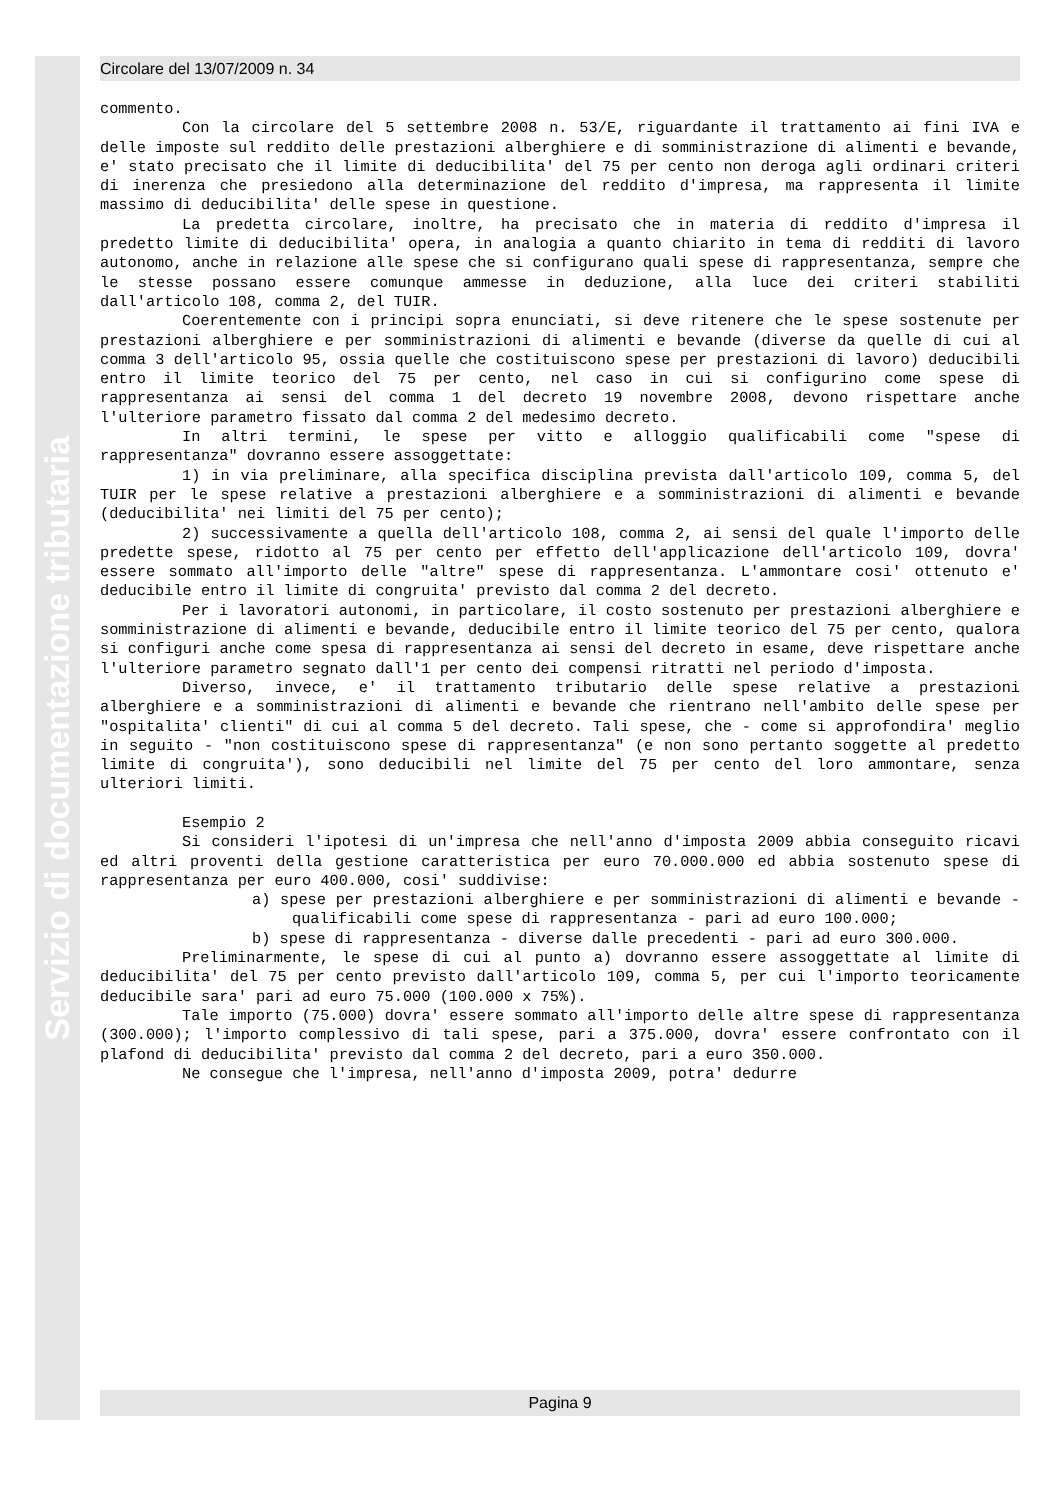Servizio di documentazione tributaria
Circolare del 13/07/2009 n. 34
commento.
Con la circolare del 5 settembre 2008 n. 53/E, riguardante il trattamento ai fini IVA e delle imposte sul reddito delle prestazioni alberghiere e di somministrazione di alimenti e bevande, e' stato precisato che il limite di deducibilita' del 75 per cento non deroga agli ordinari criteri di inerenza che presiedono alla determinazione del reddito d'impresa, ma rappresenta il limite massimo di deducibilita' delle spese in questione.
La predetta circolare, inoltre, ha precisato che in materia di reddito d'impresa il predetto limite di deducibilita' opera, in analogia a quanto chiarito in tema di redditi di lavoro autonomo, anche in relazione alle spese che si configurano quali spese di rappresentanza, sempre che le stesse possano essere comunque ammesse in deduzione, alla luce dei criteri stabiliti dall'articolo 108, comma 2, del TUIR.
Coerentemente con i principi sopra enunciati, si deve ritenere che le spese sostenute per prestazioni alberghiere e per somministrazioni di alimenti e bevande (diverse da quelle di cui al comma 3 dell'articolo 95, ossia quelle che costituiscono spese per prestazioni di lavoro) deducibili entro il limite teorico del 75 per cento, nel caso in cui si configurino come spese di rappresentanza ai sensi del comma 1 del decreto 19 novembre 2008, devono rispettare anche l'ulteriore parametro fissato dal comma 2 del medesimo decreto.
In altri termini, le spese per vitto e alloggio qualificabili come "spese di rappresentanza" dovranno essere assoggettate:
1) in via preliminare, alla specifica disciplina prevista dall'articolo 109, comma 5, del TUIR per le spese relative a prestazioni alberghiere e a somministrazioni di alimenti e bevande (deducibilita' nei limiti del 75 per cento);
2) successivamente a quella dell'articolo 108, comma 2, ai sensi del quale l'importo delle predette spese, ridotto al 75 per cento per effetto dell'applicazione dell'articolo 109, dovra' essere sommato all'importo delle "altre" spese di rappresentanza. L'ammontare cosi' ottenuto e' deducibile entro il limite di congruita' previsto dal comma 2 del decreto.
Per i lavoratori autonomi, in particolare, il costo sostenuto per prestazioni alberghiere e somministrazione di alimenti e bevande, deducibile entro il limite teorico del 75 per cento, qualora si configuri anche come spesa di rappresentanza ai sensi del decreto in esame, deve rispettare anche l'ulteriore parametro segnato dall'1 per cento dei compensi ritratti nel periodo d'imposta.
Diverso, invece, e' il trattamento tributario delle spese relative a prestazioni alberghiere e a somministrazioni di alimenti e bevande che rientrano nell'ambito delle spese per "ospitalita' clienti" di cui al comma 5 del decreto. Tali spese, che - come si approfondira' meglio in seguito - "non costituiscono spese di rappresentanza" (e non sono pertanto soggette al predetto limite di congruita'), sono deducibili nel limite del 75 per cento del loro ammontare, senza ulteriori limiti.
Esempio 2
Si consideri l'ipotesi di un'impresa che nell'anno d'imposta 2009 abbia conseguito ricavi ed altri proventi della gestione caratteristica per euro 70.000.000 ed abbia sostenuto spese di rappresentanza per euro 400.000, cosi' suddivise:
a) spese per prestazioni alberghiere e per somministrazioni di alimenti e bevande - qualificabili come spese di rappresentanza - pari ad euro 100.000;
b) spese di rappresentanza - diverse dalle precedenti - pari ad euro 300.000.
Preliminarmente, le spese di cui al punto a) dovranno essere assoggettate al limite di deducibilita' del 75 per cento previsto dall'articolo 109, comma 5, per cui l'importo teoricamente deducibile sara' pari ad euro 75.000 (100.000 x 75%).
Tale importo (75.000) dovra' essere sommato all'importo delle altre spese di rappresentanza (300.000); l'importo complessivo di tali spese, pari a 375.000, dovra' essere confrontato con il plafond di deducibilita' previsto dal comma 2 del decreto, pari a euro 350.000.
Ne consegue che l'impresa, nell'anno d'imposta 2009, potra' dedurre
Pagina 9